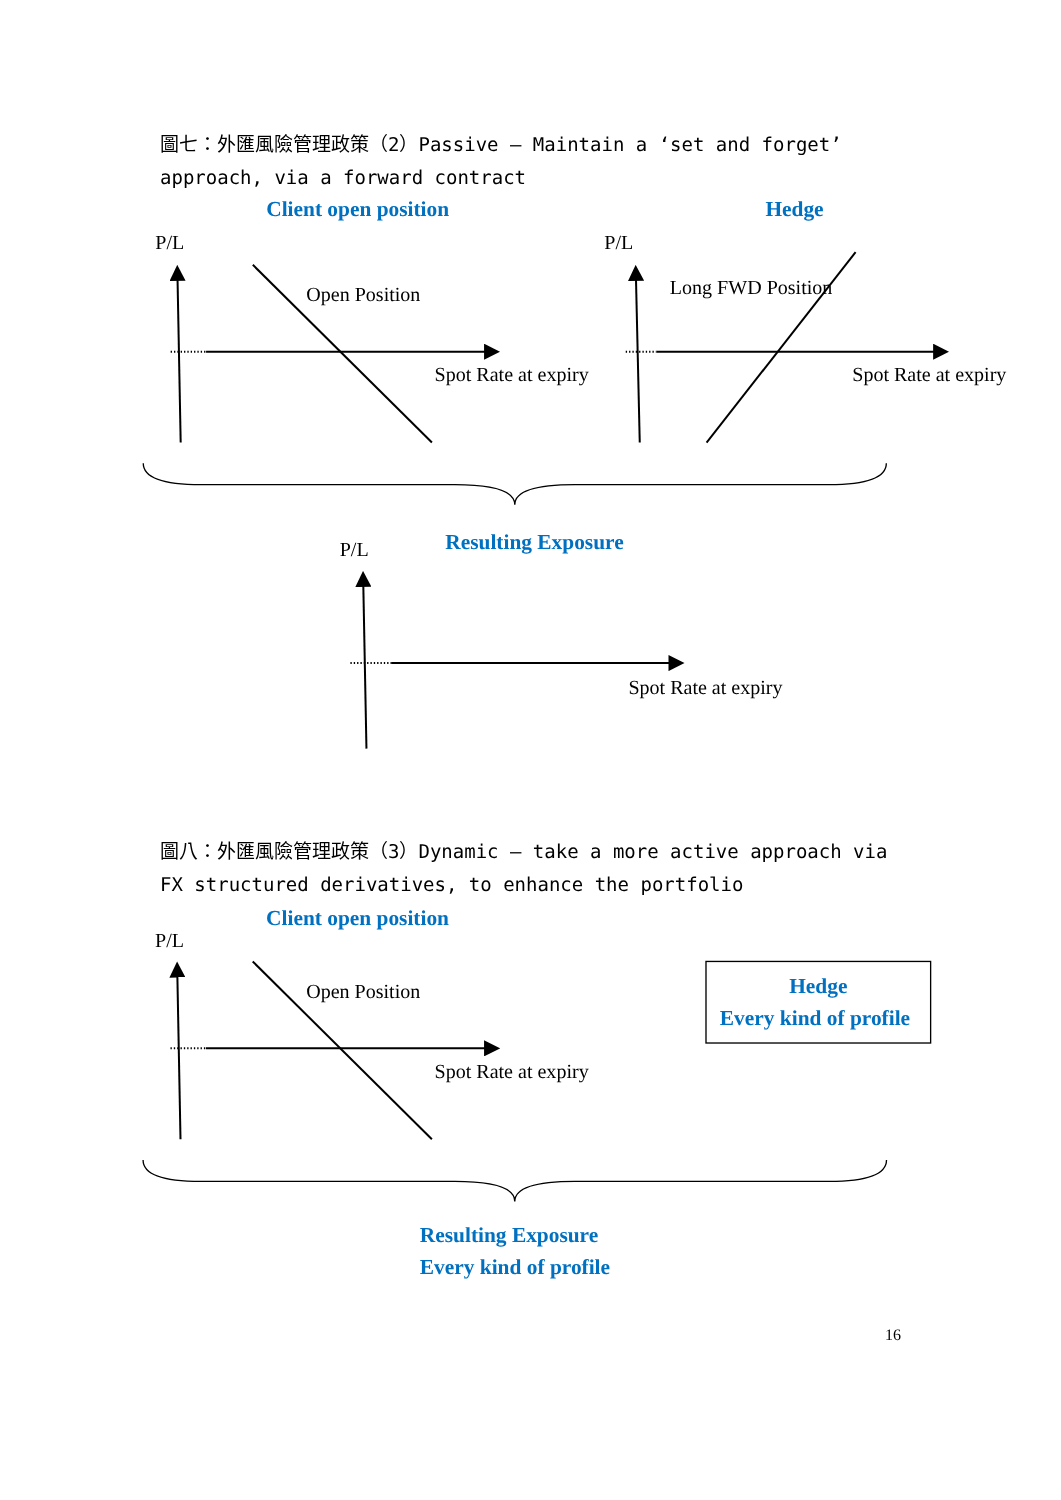圖七：外匯風險管理政策（2）Passive – Maintain a ‘set and forget’ approach, via a forward contract
Client open position
Hedge
P/L
P/L
Open Position
Long FWD Position
Spot Rate at expiry
Spot Rate at expiry
P/L
Resulting Exposure
Spot Rate at expiry
圖八：外匯風險管理政策（3）Dynamic – take a more active approach via FX structured derivatives, to enhance the portfolio
Client open position
P/L
Open Position
Spot Rate at expiry
Hedge
Every kind of profile
Resulting Exposure
Every kind of profile
16